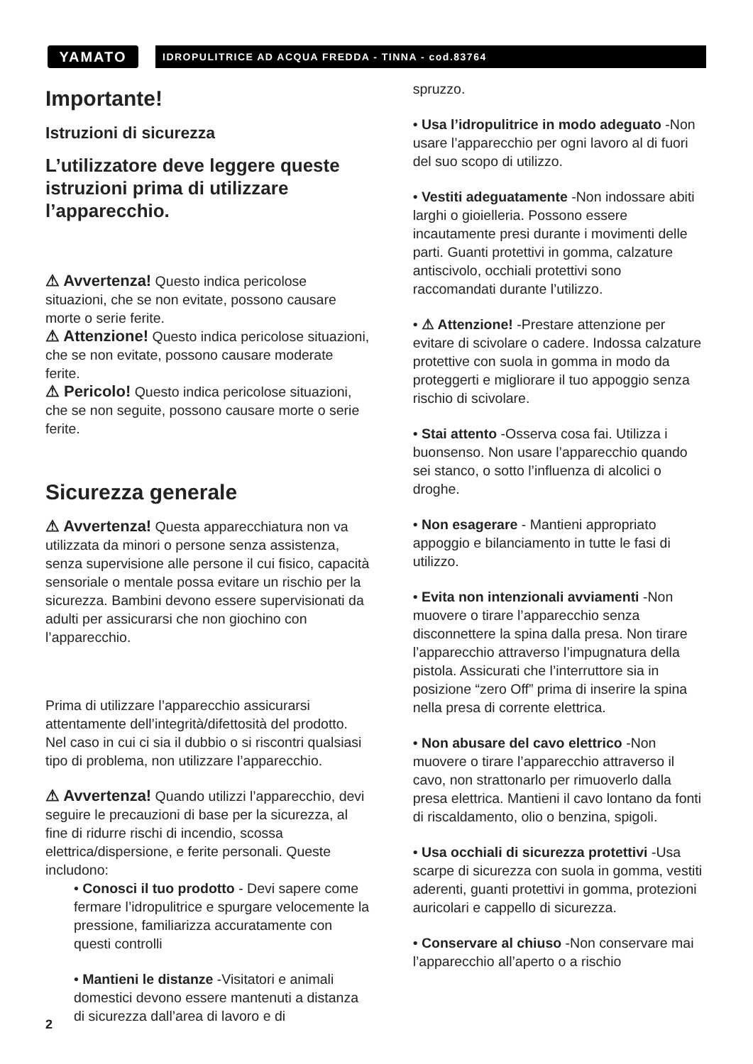YAMATO
IDROPULITRICE AD ACQUA FREDDA - TINNA - cod.83764
Importante!
Istruzioni di sicurezza
L’utilizzatore deve leggere queste istruzioni prima di utilizzare l’apparecchio.
⚠ Avvertenza! Questo indica pericolose situazioni, che se non evitate, possono causare morte o serie ferite.
⚠ Attenzione! Questo indica pericolose situazioni, che se non evitate, possono causare moderate ferite.
⚠ Pericolo! Questo indica pericolose situazioni, che se non seguite, possono causare morte o serie ferite.
Sicurezza generale
⚠ Avvertenza! Questa apparecchiatura non va utilizzata da minori o persone senza assistenza, senza supervisione alle persone il cui fisico, capacità sensoriale o mentale possa evitare un rischio per la sicurezza. Bambini devono essere supervisionati da adulti per assicurarsi che non giochino con l’apparecchio.
Prima di utilizzare l’apparecchio assicurarsi attentamente dell’integrità/difettosità del prodotto. Nel caso in cui ci sia il dubbio o si riscontri qualsiasi tipo di problema, non utilizzare l’apparecchio.
⚠ Avvertenza! Quando utilizzi l’apparecchio, devi seguire le precauzioni di base per la sicurezza, al fine di ridurre rischi di incendio, scossa elettrica/dispersione, e ferite personali. Queste includono:
• Conosci il tuo prodotto - Devi sapere come fermare l’idropulitrice e spurgare velocemente la pressione, familiarizza accuratamente con questi controlli
• Mantieni le distanze -Visitatori e animali domestici devono essere mantenuti a distanza di sicurezza dall’area di lavoro e di
spruzzo.
• Usa l’idropulitrice in modo adeguato -Non usare l’apparecchio per ogni lavoro al di fuori del suo scopo di utilizzo.
• Vestiti adeguatamente -Non indossare abiti larghi o gioielleria. Possono essere incautamente presi durante i movimenti delle parti. Guanti protettivi in gomma, calzature antiscivolo, occhiali protettivi sono raccomandati durante l’utilizzo.
• ⚠ Attenzione! -Prestare attenzione per evitare di scivolare o cadere. Indossa calzature protettive con suola in gomma in modo da proteggerti e migliorare il tuo appoggio senza rischio di scivolare.
• Stai attento -Osserva cosa fai. Utilizza i buonsenso. Non usare l’apparecchio quando sei stanco, o sotto l’influenza di alcolici o droghe.
• Non esagerare - Mantieni appropriato appoggio e bilanciamento in tutte le fasi di utilizzo.
• Evita non intenzionali avviamenti -Non muovere o tirare l’apparecchio senza disconnettere la spina dalla presa. Non tirare l’apparecchio attraverso l’impugnatura della pistola. Assicurati che l’interruttore sia in posizione “zero Off” prima di inserire la spina nella presa di corrente elettrica.
• Non abusare del cavo elettrico -Non muovere o tirare l’apparecchio attraverso il cavo, non strattonarlo per rimuoverlo dalla presa elettrica. Mantieni il cavo lontano da fonti di riscaldamento, olio o benzina, spigoli.
• Usa occhiali di sicurezza protettivi -Usa scarpe di sicurezza con suola in gomma, vestiti aderenti, guanti protettivi in gomma, protezioni auricolari e cappello di sicurezza.
• Conservare al chiuso -Non conservare mai l’apparecchio all’aperto o a rischio
2